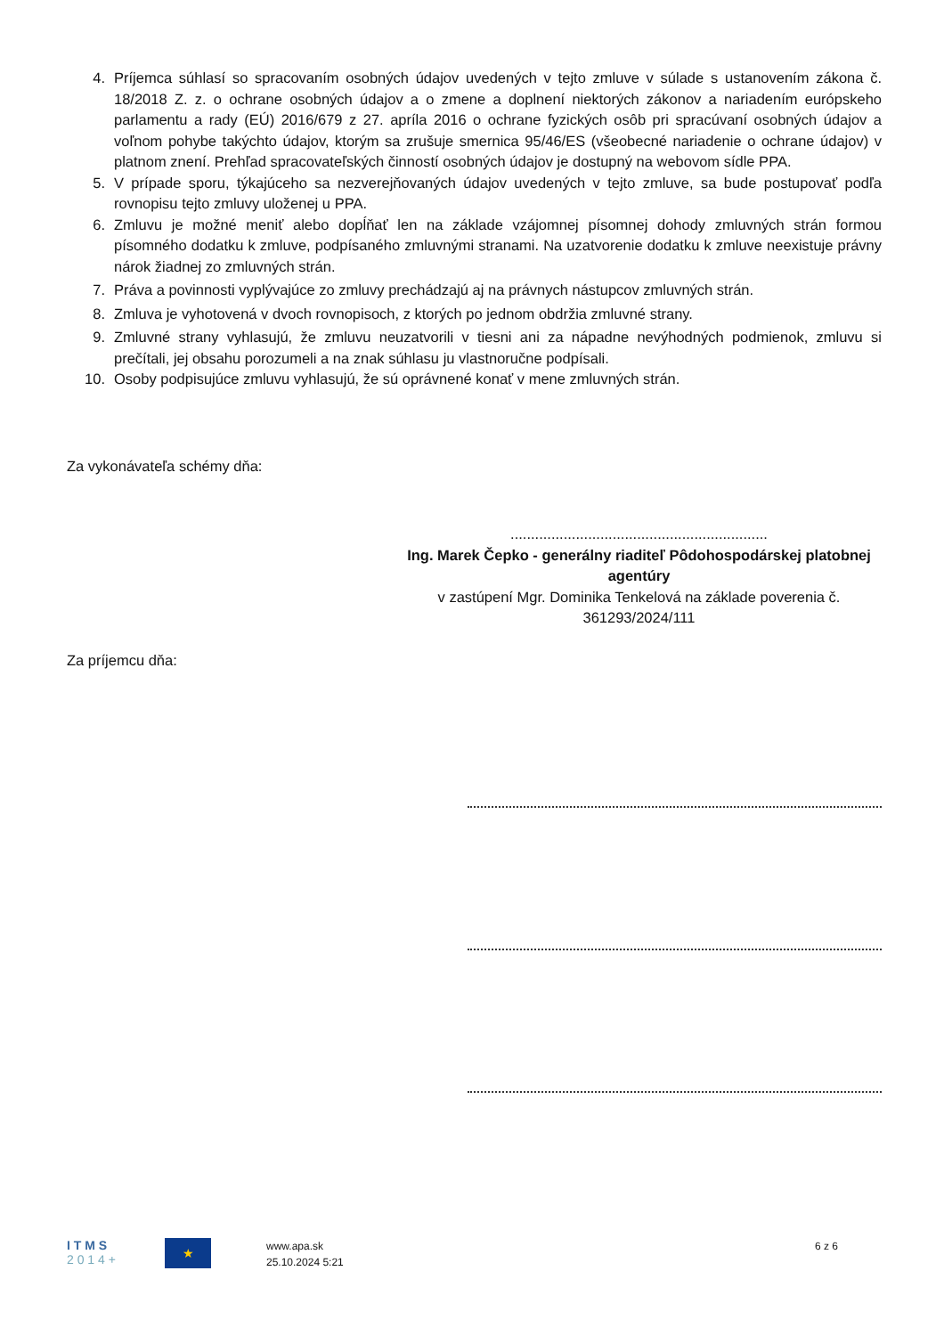4. Príjemca súhlasí so spracovaním osobných údajov uvedených v tejto zmluve v súlade s ustanovením zákona č. 18/2018 Z. z. o ochrane osobných údajov a o zmene a doplnení niektorých zákonov a nariadením európskeho parlamentu a rady (EÚ) 2016/679 z 27. apríla 2016 o ochrane fyzických osôb pri spracúvaní osobných údajov a voľnom pohybe takýchto údajov, ktorým sa zrušuje smernica 95/46/ES (všeobecné nariadenie o ochrane údajov) v platnom znení. Prehľad spracovateľských činností osobných údajov je dostupný na webovom sídle PPA.
5. V prípade sporu, týkajúceho sa nezverejňovaných údajov uvedených v tejto zmluve, sa bude postupovať podľa rovnopisu tejto zmluvy uloženej u PPA.
6. Zmluvu je možné meniť alebo dopĺňať len na základe vzájomnej písomnej dohody zmluvných strán formou písomného dodatku k zmluve, podpísaného zmluvnými stranami. Na uzatvorenie dodatku k zmluve neexistuje právny nárok žiadnej zo zmluvných strán.
7. Práva a povinnosti vyplývajúce zo zmluvy prechádzajú aj na právnych nástupcov zmluvných strán.
8. Zmluva je vyhotovená v dvoch rovnopisoch, z ktorých po jednom obdržia zmluvné strany.
9. Zmluvné strany vyhlasujú, že zmluvu neuzatvorili v tiesni ani za nápadne nevýhodných podmienok, zmluvu si prečítali, jej obsahu porozumeli a na znak súhlasu ju vlastnoručne podpísali.
10. Osoby podpisujúce zmluvu vyhlasujú, že sú oprávnené konať v mene zmluvných strán.
Za vykonávateľa schémy dňa:
...............................................................
Ing. Marek Čepko - generálny riaditeľ Pôdohospodárskej platobnej agentúry
v zastúpení Mgr. Dominika Tenkelová na základe poverenia č. 361293/2024/111
Za príjemcu dňa:
I T M S
2 0 1 4 +
★
www.apa.sk
25.10.2024 5:21
6 z 6